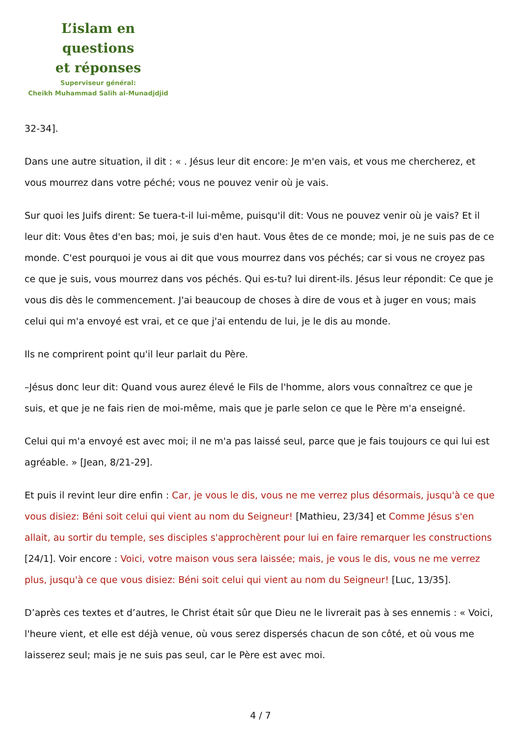L’islam en questions
et réponses
Superviseur général:
Cheikh Muhammad Salih al-Munadjdjid
32-34].
Dans une autre situation, il dit : « . Jésus leur dit encore: Je m'en vais, et vous me chercherez, et vous mourrez dans votre péché; vous ne pouvez venir où je vais.
Sur quoi les Juifs dirent: Se tuera-t-il lui-même, puisqu'il dit: Vous ne pouvez venir où je vais? Et il leur dit: Vous êtes d'en bas; moi, je suis d'en haut. Vous êtes de ce monde; moi, je ne suis pas de ce monde. C'est pourquoi je vous ai dit que vous mourrez dans vos péchés; car si vous ne croyez pas ce que je suis, vous mourrez dans vos péchés. Qui es-tu? lui dirent-ils. Jésus leur répondit: Ce que je vous dis dès le commencement. J'ai beaucoup de choses à dire de vous et à juger en vous; mais celui qui m'a envoyé est vrai, et ce que j'ai entendu de lui, je le dis au monde.
Ils ne comprirent point qu'il leur parlait du Père.
–Jésus donc leur dit: Quand vous aurez élevé le Fils de l'homme, alors vous connaîtrez ce que je suis, et que je ne fais rien de moi-même, mais que je parle selon ce que le Père m'a enseigné.
Celui qui m'a envoyé est avec moi; il ne m'a pas laissé seul, parce que je fais toujours ce qui lui est agréable. » [Jean, 8/21-29].
Et puis il revint leur dire enfin : Car, je vous le dis, vous ne me verrez plus désormais, jusqu'à ce que vous disiez: Béni soit celui qui vient au nom du Seigneur! [Mathieu, 23/34] et Comme Jésus s'en allait, au sortir du temple, ses disciples s'approchèrent pour lui en faire remarquer les constructions [24/1]. Voir encore : Voici, votre maison vous sera laissée; mais, je vous le dis, vous ne me verrez plus, jusqu'à ce que vous disiez: Béni soit celui qui vient au nom du Seigneur! [Luc, 13/35].
D’après ces textes et d’autres, le Christ était sûr que Dieu ne le livrerait pas à ses ennemis : « Voici, l'heure vient, et elle est déjà venue, où vous serez dispersés chacun de son côté, et où vous me laisserez seul; mais je ne suis pas seul, car le Père est avec moi.
4 / 7